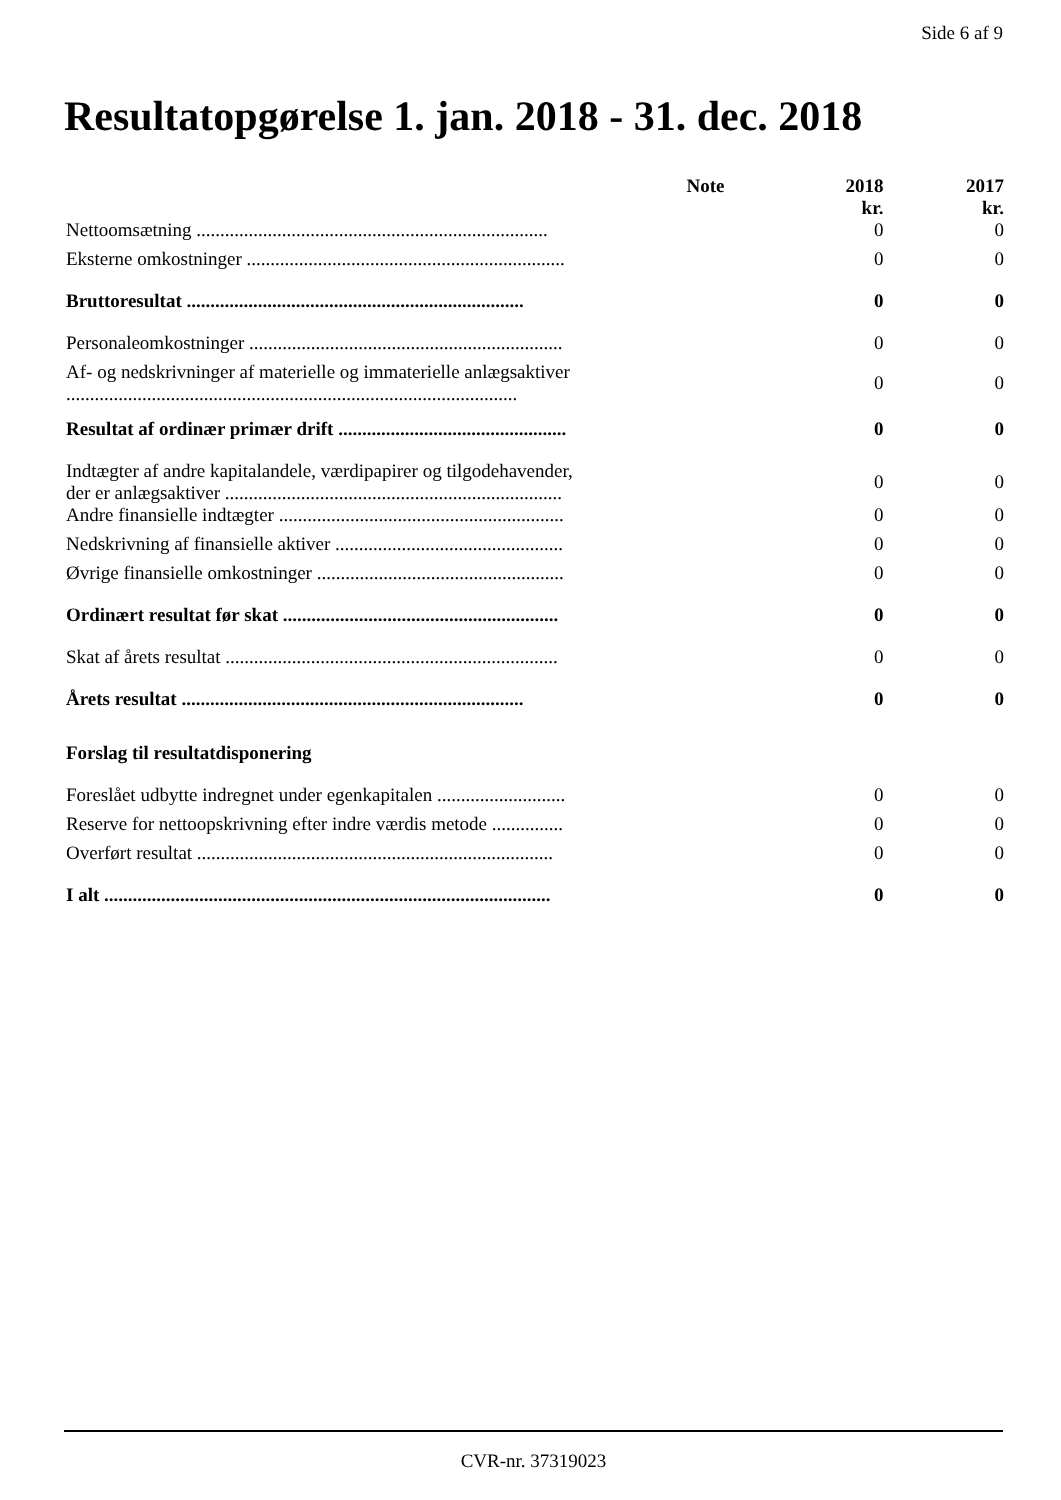Side 6 af 9
Resultatopgørelse 1. jan. 2018 - 31. dec. 2018
| | Note | 2018 kr. | 2017 kr. |
| --- | --- | --- | --- |
| Nettoomsætning .......................................................................... | | 0 | 0 |
| Eksterne omkostninger ................................................................... | | 0 | 0 |
| Bruttoresultat ....................................................................... | | 0 | 0 |
| Personaleomkostninger .................................................................. | | 0 | 0 |
| Af- og nedskrivninger af materielle og immaterielle anlægsaktiver ............................................................................................... | | 0 | 0 |
| Resultat af ordinær primær drift ................................................ | | 0 | 0 |
| Indtægter af andre kapitalandele, værdipapirer og tilgodehavender, der er anlægsaktiver ....................................................................... | | 0 | 0 |
| Andre finansielle indtægter ............................................................ | | 0 | 0 |
| Nedskrivning af finansielle aktiver ................................................ | | 0 | 0 |
| Øvrige finansielle omkostninger .................................................... | | 0 | 0 |
| Ordinært resultat før skat .......................................................... | | 0 | 0 |
| Skat af årets resultat ...................................................................... | | 0 | 0 |
| Årets resultat ........................................................................ | | 0 | 0 |
| Forslag til resultatdisponering | | | |
| Foreslået udbytte indregnet under egenkapitalen ........................... | | 0 | 0 |
| Reserve for nettoopskrivning efter indre værdis metode ............... | | 0 | 0 |
| Overført resultat ........................................................................... | | 0 | 0 |
| I alt .............................................................................................. | | 0 | 0 |
CVR-nr. 37319023